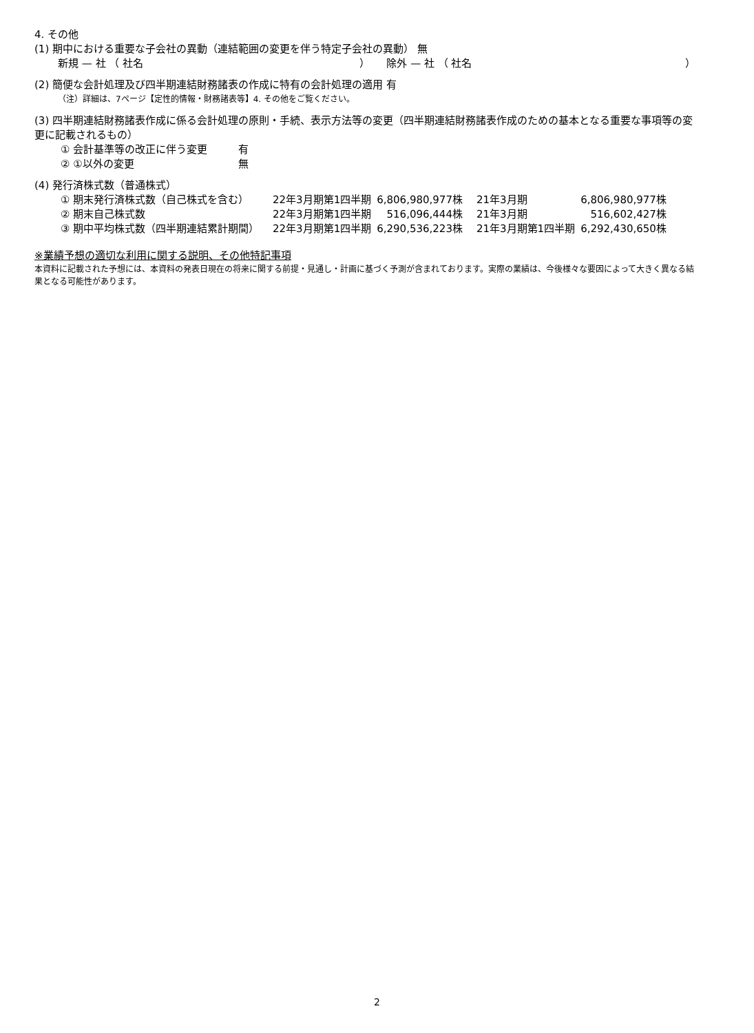4. その他
(1) 期中における重要な子会社の異動（連結範囲の変更を伴う特定子会社の異動） 無
新規 — 社 （ 社名 ） 除外 — 社 （ 社名 ）
(2) 簡便な会計処理及び四半期連結財務諸表の作成に特有の会計処理の適用 有
（注）詳細は、7ページ【定性的情報・財務諸表等】4. その他をご覧ください。
(3) 四半期連結財務諸表作成に係る会計処理の原則・手続、表示方法等の変更（四半期連結財務諸表作成のための基本となる重要な事項等の変更に記載されるもの）
| ① 会計基準等の改正に伴う変更 | 有 |
| ② ①以外の変更 | 無 |
(4) 発行済株式数（普通株式）
| ① 期末発行済株式数（自己株式を含む） | 22年3月期第1四半期 | 6,806,980,977株 | 21年3月期 | 6,806,980,977株 |
| ② 期末自己株式数 | 22年3月期第1四半期 | 516,096,444株 | 21年3月期 | 516,602,427株 |
| ③ 期中平均株式数（四半期連結累計期間） | 22年3月期第1四半期 | 6,290,536,223株 | 21年3月期第1四半期 | 6,292,430,650株 |
※業績予想の適切な利用に関する説明、その他特記事項
本資料に記載された予想には、本資料の発表日現在の将来に関する前提・見通し・計画に基づく予測が含まれております。実際の業績は、今後様々な要因によって大きく異なる結果となる可能性があります。
2